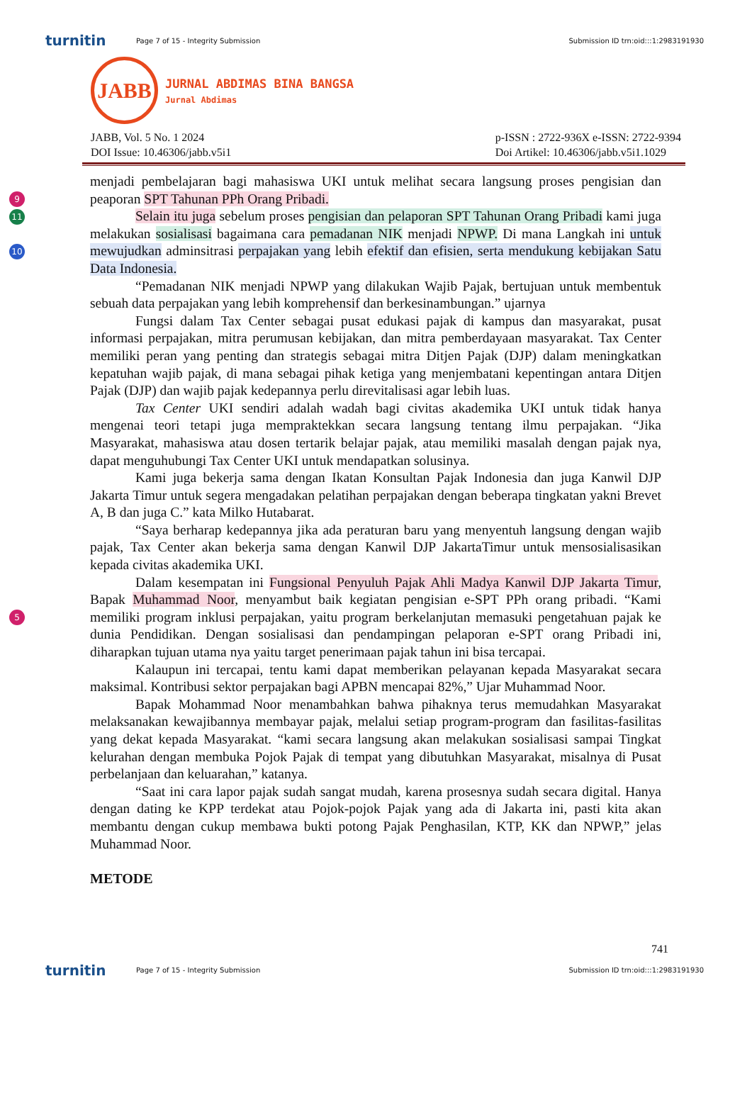turnitin Page 7 of 15 - Integrity Submission Submission ID trn:oid:::1:2983191930
JABB
JURNAL ABDIMAS BINA BANGSA
Jurnal Abdimas
JABB, Vol. 5 No. 1 2024
DOI Issue: 10.46306/jabb.v5i1
p-ISSN : 2722-936X e-ISSN: 2722-9394
Doi Artikel: 10.46306/jabb.v5i1.1029
9
11
10
5
menjadi pembelajaran bagi mahasiswa UKI untuk melihat secara langsung proses pengisian dan peaporan SPT Tahunan PPh Orang Pribadi.
Selain itu juga sebelum proses pengisian dan pelaporan SPT Tahunan Orang Pribadi kami juga melakukan sosialisasi bagaimana cara pemadanan NIK menjadi NPWP. Di mana Langkah ini untuk mewujudkan adminsitrasi perpajakan yang lebih efektif dan efisien, serta mendukung kebijakan Satu Data Indonesia.
“Pemadanan NIK menjadi NPWP yang dilakukan Wajib Pajak, bertujuan untuk membentuk sebuah data perpajakan yang lebih komprehensif dan berkesinambungan.” ujarnya
Fungsi dalam Tax Center sebagai pusat edukasi pajak di kampus dan masyarakat, pusat informasi perpajakan, mitra perumusan kebijakan, dan mitra pemberdayaan masyarakat. Tax Center memiliki peran yang penting dan strategis sebagai mitra Ditjen Pajak (DJP) dalam meningkatkan kepatuhan wajib pajak, di mana sebagai pihak ketiga yang menjembatani kepentingan antara Ditjen Pajak (DJP) dan wajib pajak kedepannya perlu direvitalisasi agar lebih luas.
Tax Center UKI sendiri adalah wadah bagi civitas akademika UKI untuk tidak hanya mengenai teori tetapi juga mempraktekkan secara langsung tentang ilmu perpajakan. “Jika Masyarakat, mahasiswa atau dosen tertarik belajar pajak, atau memiliki masalah dengan pajak nya, dapat menguhubungi Tax Center UKI untuk mendapatkan solusinya.
Kami juga bekerja sama dengan Ikatan Konsultan Pajak Indonesia dan juga Kanwil DJP Jakarta Timur untuk segera mengadakan pelatihan perpajakan dengan beberapa tingkatan yakni Brevet A, B dan juga C.” kata Milko Hutabarat.
“Saya berharap kedepannya jika ada peraturan baru yang menyentuh langsung dengan wajib pajak, Tax Center akan bekerja sama dengan Kanwil DJP JakartaTimur untuk mensosialisasikan kepada civitas akademika UKI.
Dalam kesempatan ini Fungsional Penyuluh Pajak Ahli Madya Kanwil DJP Jakarta Timur, Bapak Muhammad Noor, menyambut baik kegiatan pengisian e-SPT PPh orang pribadi. “Kami memiliki program inklusi perpajakan, yaitu program berkelanjutan memasuki pengetahuan pajak ke dunia Pendidikan. Dengan sosialisasi dan pendampingan pelaporan e-SPT orang Pribadi ini, diharapkan tujuan utama nya yaitu target penerimaan pajak tahun ini bisa tercapai.
Kalaupun ini tercapai, tentu kami dapat memberikan pelayanan kepada Masyarakat secara maksimal. Kontribusi sektor perpajakan bagi APBN mencapai 82%,” Ujar Muhammad Noor.
Bapak Mohammad Noor menambahkan bahwa pihaknya terus memudahkan Masyarakat melaksanakan kewajibannya membayar pajak, melalui setiap program-program dan fasilitas-fasilitas yang dekat kepada Masyarakat. “kami secara langsung akan melakukan sosialisasi sampai Tingkat kelurahan dengan membuka Pojok Pajak di tempat yang dibutuhkan Masyarakat, misalnya di Pusat perbelanjaan dan keluarahan,” katanya.
“Saat ini cara lapor pajak sudah sangat mudah, karena prosesnya sudah secara digital. Hanya dengan dating ke KPP terdekat atau Pojok-pojok Pajak yang ada di Jakarta ini, pasti kita akan membantu dengan cukup membawa bukti potong Pajak Penghasilan, KTP, KK dan NPWP,” jelas Muhammad Noor.
METODE
741
turnitin Page 7 of 15 - Integrity Submission Submission ID trn:oid:::1:2983191930